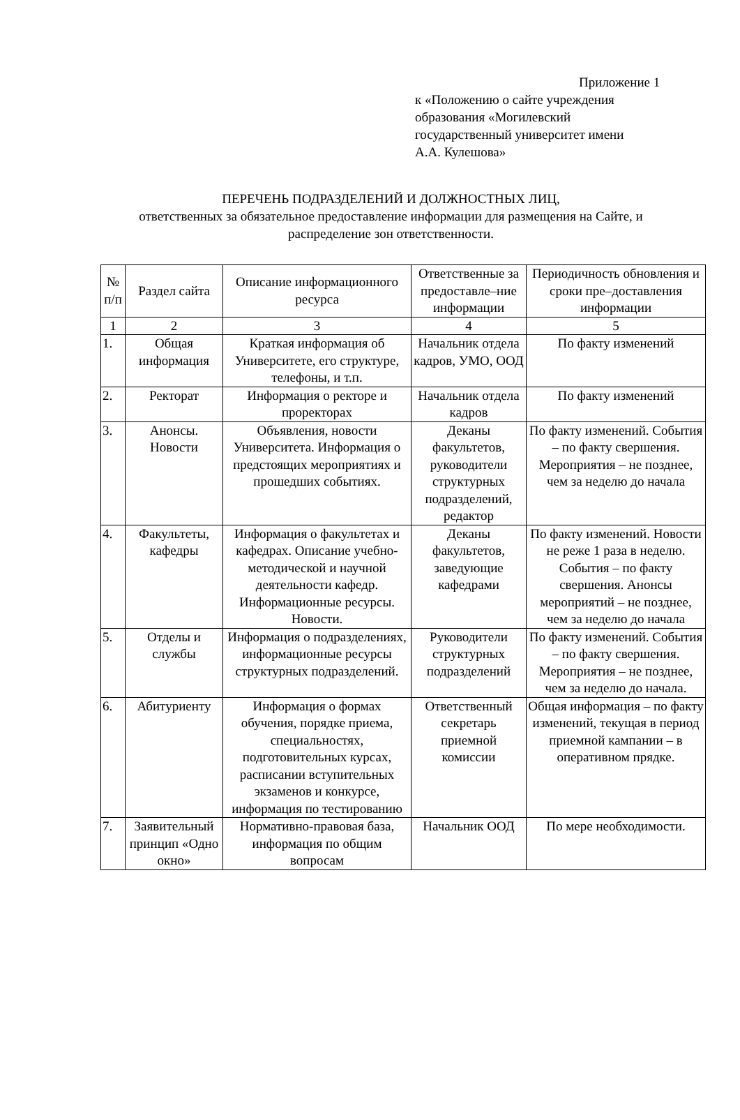Приложение 1
к «Положению о сайте учреждения
образования «Могилевский
государственный университет имени
А.А. Кулешова»
ПЕРЕЧЕНЬ ПОДРАЗДЕЛЕНИЙ И ДОЛЖНОСТНЫХ ЛИЦ,
ответственных за обязательное предоставление информации для размещения на Сайте, и распределение зон ответственности.
| № п/п | Раздел сайта | Описание информационного ресурса | Ответственные за предоставле–ние информации | Периодичность обновления и сроки пре–доставления информации |
| --- | --- | --- | --- | --- |
| 1 | 2 | 3 | 4 | 5 |
| 1. | Общая информация | Краткая информация об Университете, его структуре, телефоны, и т.п. | Начальник отдела кадров, УМО, ООД | По факту изменений |
| 2. | Ректорат | Информация о ректоре и проректорах | Начальник отдела кадров | По факту изменений |
| 3. | Анонсы. Новости | Объявления, новости Университета. Информация о предстоящих мероприятиях и прошедших событиях. | Деканы факультетов, руководители структурных подразделений, редактор | По факту изменений. События – по факту свершения. Мероприятия – не позднее, чем за неделю до начала |
| 4. | Факультеты, кафедры | Информация о факультетах и кафедрах. Описание учебно-методической и научной деятельности кафедр. Информационные ресурсы. Новости. | Деканы факультетов, заведующие кафедрами | По факту изменений. Новости не реже 1 раза в неделю. События – по факту свершения. Анонсы мероприятий – не позднее, чем за неделю до начала |
| 5. | Отделы и службы | Информация о подразделениях, информационные ресурсы структурных подразделений. | Руководители структурных подразделений | По факту изменений. События – по факту свершения. Мероприятия – не позднее, чем за неделю до начала. |
| 6. | Абитуриенту | Информация о формах обучения, порядке приема, специальностях, подготовительных курсах, расписании вступительных экзаменов и конкурсе, информация по тестированию | Ответственный секретарь приемной комиссии | Общая информация – по факту изменений, текущая в период приемной кампании – в оперативном прядке. |
| 7. | Заявительный принцип «Одно окно» | Нормативно-правовая база, информация по общим вопросам | Начальник ООД | По мере необходимости. |